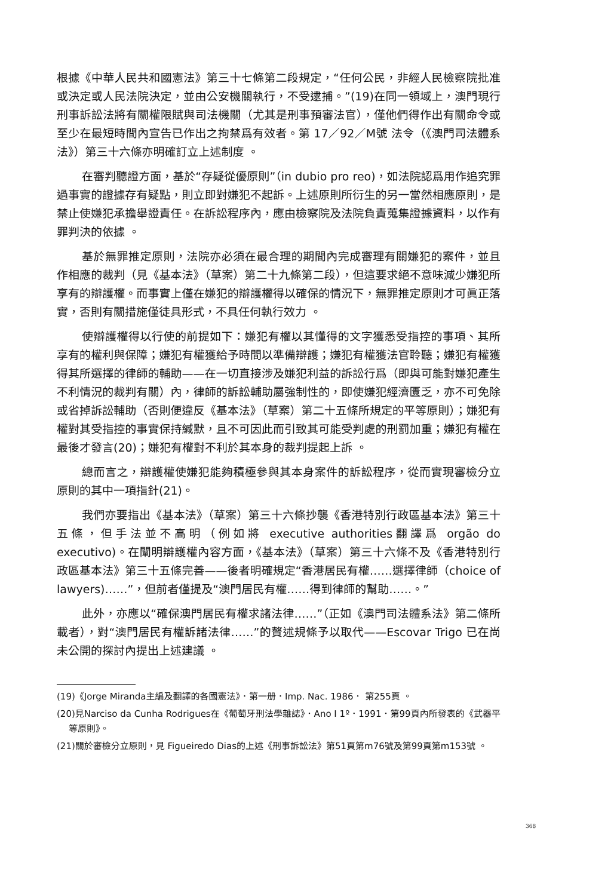根據《中華人民共和國憲法》第三十七條第二段規定，“任何公民，非經人民檢察院批准或決定或人民法院決定，並由公安機關執行，不受逮捕。”(19)在同一領域上，澳門現行刑事訴訟法將有關權限賦與司法機關（尤其是刑事預審法官），僅他們得作出有關命令或至少在最短時間內宣告已作出之拘禁爲有效者。第 17／92／M號 法令（《澳門司法體系法》）第三十六條亦明確訂立上述制度 。
在審判聽證方面，基於“存疑從優原則”（in dubio pro reo)，如法院認爲用作追究罪過事實的證據存有疑點，則立即對嫌犯不起訴。上述原則所衍生的另一當然相應原則，是禁止使嫌犯承擔舉證責任。在訴訟程序內，應由檢察院及法院負責蒐集證據資料，以作有罪判決的依據 。
基於無罪推定原則，法院亦必須在最合理的期間內完成審理有關嫌犯的案件，並且作相應的裁判（見《基本法》（草案）第二十九條第二段），但這要求絕不意味減少嫌犯所享有的辯護權。而事實上僅在嫌犯的辯護權得以確保的情況下，無罪推定原則才可眞正落實，否則有關措施僅徒具形式，不具任何執行效力 。
使辯護權得以行使的前提如下：嫌犯有權以其懂得的文字獲悉受指控的事項、其所享有的權利與保障；嫌犯有權獲給予時間以準備辯護；嫌犯有權獲法官聆聽；嫌犯有權獲得其所選擇的律師的輔助——在一切直接涉及嫌犯利益的訴訟行爲（即與可能對嫌犯產生不利情況的裁判有關）內，律師的訴訟輔助屬強制性的，即使嫌犯經濟匱乏，亦不可免除或省掉訴訟輔助（否則便違反《基本法》（草案）第二十五條所規定的平等原則）；嫌犯有權對其受指控的事實保持緘默，且不可因此而引致其可能受判處的刑罰加重；嫌犯有權在最後才發言(20)；嫌犯有權對不利於其本身的裁判提起上訴 。
總而言之，辯護權使嫌犯能夠積極參與其本身案件的訴訟程序，從而實現審檢分立原則的其中一項指針(21)。
我們亦要指出《基本法》（草案）第三十六條抄襲《香港特別行政區基本法》第三十五條，但手法並不高明（例如將 executive authorities翻譯爲 orgão do executivo)。在闡明辯護權內容方面，《基本法》（草案）第三十六條不及《香港特別行政區基本法》第三十五條完善——後者明確規定“香港居民有權……選擇律師（choice of lawyers)……”，但前者僅提及“澳門居民有權……得到律師的幫助……。”
此外，亦應以“確保澳門居民有權求諸法律……”（正如《澳門司法體系法》第二條所載者），對“澳門居民有權訴諸法律……”的贅述規條予以取代——Escovar Trigo 已在尚未公開的探討內提出上述建議 。
(19)《Jorge Miranda主編及翻譯的各國憲法》．第一册．Imp. Nac. 1986． 第255頁 。
(20)見Narciso da Cunha Rodrigues在《葡萄牙刑法學雜誌》．Ano I 1º．1991．第99頁內所發表的《武器平等原則》。
(21)關於審檢分立原則，見 Figueiredo Dias的上述《刑事訴訟法》第51頁第m76號及第99頁第m153號 。
368